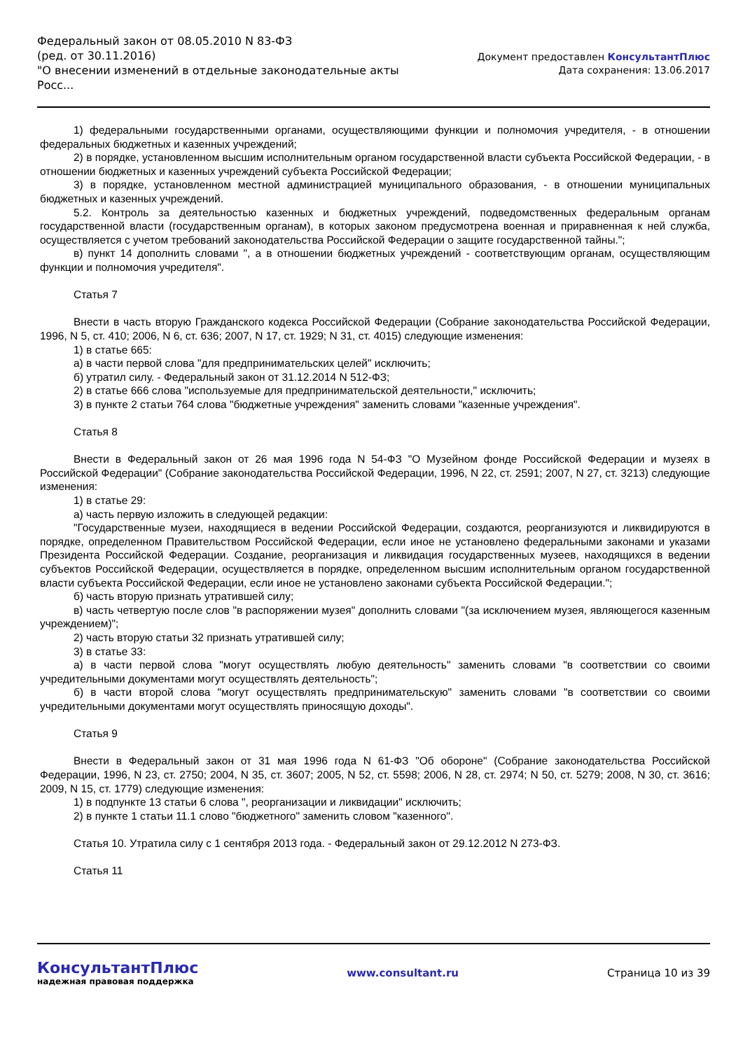Федеральный закон от 08.05.2010 N 83-ФЗ
(ред. от 30.11.2016)
"О внесении изменений в отдельные законодательные акты Росс...
Документ предоставлен КонсультантПлюс
Дата сохранения: 13.06.2017
1) федеральными государственными органами, осуществляющими функции и полномочия учредителя, - в отношении федеральных бюджетных и казенных учреждений;
2) в порядке, установленном высшим исполнительным органом государственной власти субъекта Российской Федерации, - в отношении бюджетных и казенных учреждений субъекта Российской Федерации;
3) в порядке, установленном местной администрацией муниципального образования, - в отношении муниципальных бюджетных и казенных учреждений.
5.2. Контроль за деятельностью казенных и бюджетных учреждений, подведомственных федеральным органам государственной власти (государственным органам), в которых законом предусмотрена военная и приравненная к ней служба, осуществляется с учетом требований законодательства Российской Федерации о защите государственной тайны.";
в) пункт 14 дополнить словами ", а в отношении бюджетных учреждений - соответствующим органам, осуществляющим функции и полномочия учредителя".
Статья 7
Внести в часть вторую Гражданского кодекса Российской Федерации (Собрание законодательства Российской Федерации, 1996, N 5, ст. 410; 2006, N 6, ст. 636; 2007, N 17, ст. 1929; N 31, ст. 4015) следующие изменения:
1) в статье 665:
а) в части первой слова "для предпринимательских целей" исключить;
б) утратил силу. - Федеральный закон от 31.12.2014 N 512-ФЗ;
2) в статье 666 слова "используемые для предпринимательской деятельности," исключить;
3) в пункте 2 статьи 764 слова "бюджетные учреждения" заменить словами "казенные учреждения".
Статья 8
Внести в Федеральный закон от 26 мая 1996 года N 54-ФЗ "О Музейном фонде Российской Федерации и музеях в Российской Федерации" (Собрание законодательства Российской Федерации, 1996, N 22, ст. 2591; 2007, N 27, ст. 3213) следующие изменения:
1) в статье 29:
а) часть первую изложить в следующей редакции:
"Государственные музеи, находящиеся в ведении Российской Федерации, создаются, реорганизуются и ликвидируются в порядке, определенном Правительством Российской Федерации, если иное не установлено федеральными законами и указами Президента Российской Федерации. Создание, реорганизация и ликвидация государственных музеев, находящихся в ведении субъектов Российской Федерации, осуществляется в порядке, определенном высшим исполнительным органом государственной власти субъекта Российской Федерации, если иное не установлено законами субъекта Российской Федерации.";
б) часть вторую признать утратившей силу;
в) часть четвертую после слов "в распоряжении музея" дополнить словами "(за исключением музея, являющегося казенным учреждением)";
2) часть вторую статьи 32 признать утратившей силу;
3) в статье 33:
а) в части первой слова "могут осуществлять любую деятельность" заменить словами "в соответствии со своими учредительными документами могут осуществлять деятельность";
б) в части второй слова "могут осуществлять предпринимательскую" заменить словами "в соответствии со своими учредительными документами могут осуществлять приносящую доходы".
Статья 9
Внести в Федеральный закон от 31 мая 1996 года N 61-ФЗ "Об обороне" (Собрание законодательства Российской Федерации, 1996, N 23, ст. 2750; 2004, N 35, ст. 3607; 2005, N 52, ст. 5598; 2006, N 28, ст. 2974; N 50, ст. 5279; 2008, N 30, ст. 3616; 2009, N 15, ст. 1779) следующие изменения:
1) в подпункте 13 статьи 6 слова ", реорганизации и ликвидации" исключить;
2) в пункте 1 статьи 11.1 слово "бюджетного" заменить словом "казенного".
Статья 10. Утратила силу с 1 сентября 2013 года. - Федеральный закон от 29.12.2012 N 273-ФЗ.
Статья 11
КонсультантПлюс
надежная правовая поддержка
www.consultant.ru Страница 10 из 39